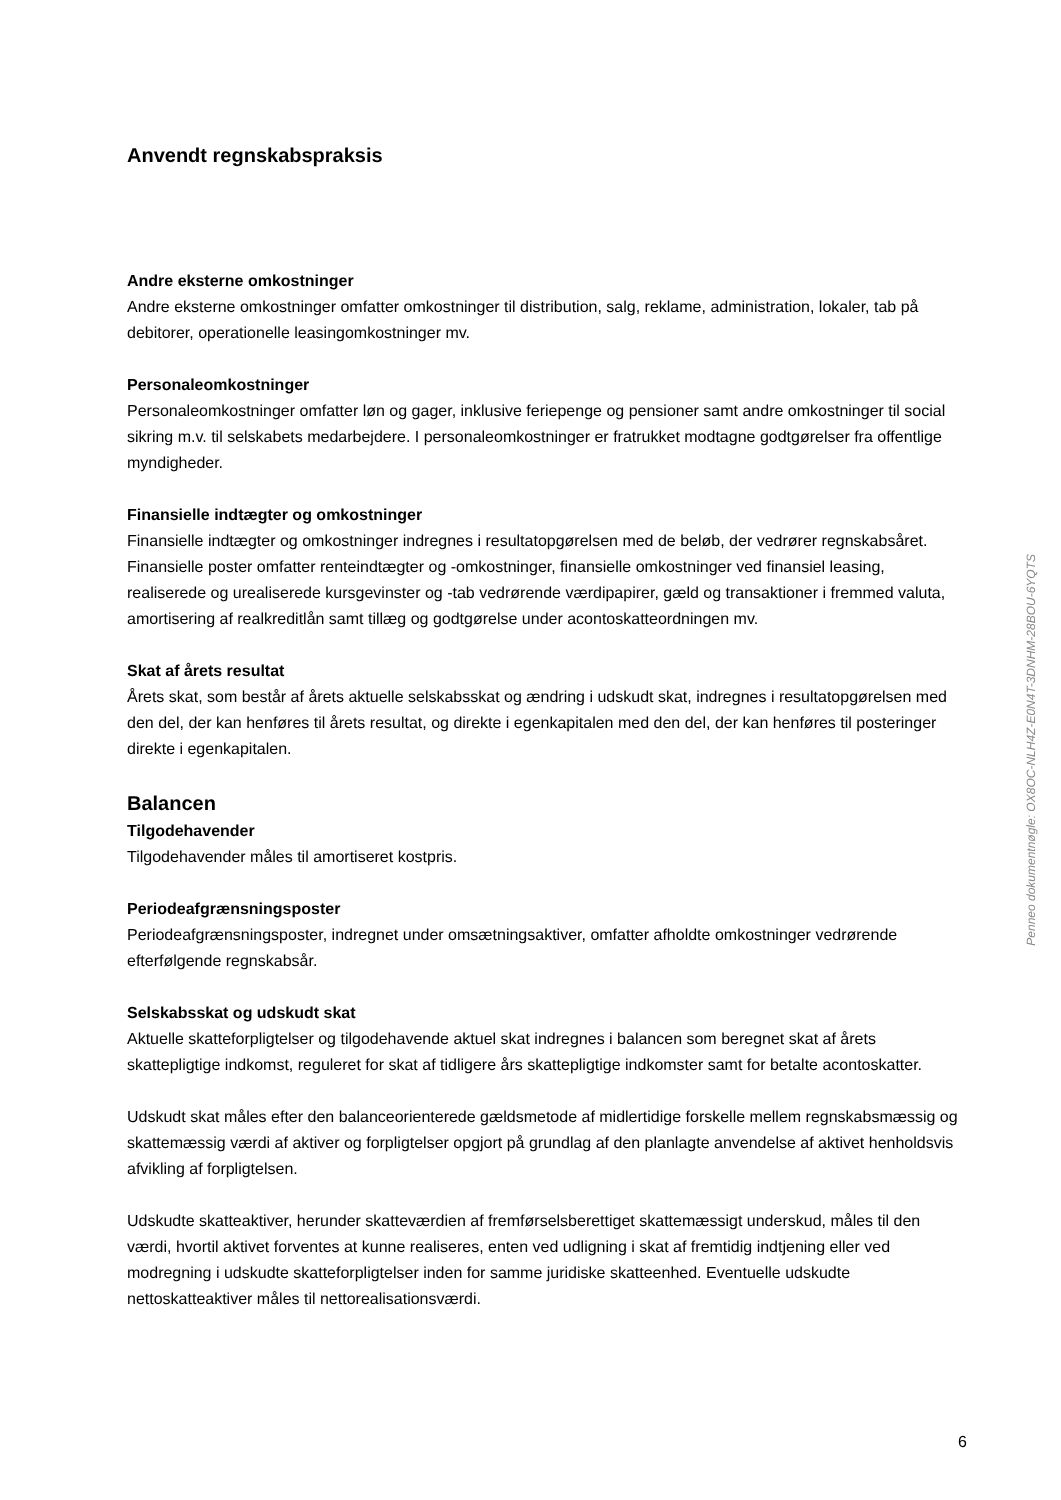Anvendt regnskabspraksis
Andre eksterne omkostninger
Andre eksterne omkostninger omfatter omkostninger til distribution, salg, reklame, administration, lokaler, tab på debitorer, operationelle leasingomkostninger mv.
Personaleomkostninger
Personaleomkostninger omfatter løn og gager, inklusive feriepenge og pensioner samt andre omkostninger til social sikring m.v. til selskabets medarbejdere. I personaleomkostninger er fratrukket modtagne godtgørelser fra offentlige myndigheder.
Finansielle indtægter og omkostninger
Finansielle indtægter og omkostninger indregnes i resultatopgørelsen med de beløb, der vedrører regnskabsåret. Finansielle poster omfatter renteindtægter og -omkostninger, finansielle omkostninger ved finansiel leasing, realiserede og urealiserede kursgevinster og -tab vedrørende værdipapirer, gæld og transaktioner i fremmed valuta, amortisering af realkreditlån samt tillæg og godtgørelse under acontoskatteordningen mv.
Skat af årets resultat
Årets skat, som består af årets aktuelle selskabsskat og ændring i udskudt skat, indregnes i resultatopgørelsen med den del, der kan henføres til årets resultat, og direkte i egenkapitalen med den del, der kan henføres til posteringer direkte i egenkapitalen.
Balancen
Tilgodehavender
Tilgodehavender måles til amortiseret kostpris.
Periodeafgrænsningsposter
Periodeafgrænsningsposter, indregnet under omsætningsaktiver, omfatter afholdte omkostninger vedrørende efterfølgende regnskabsår.
Selskabsskat og udskudt skat
Aktuelle skatteforpligtelser og tilgodehavende aktuel skat indregnes i balancen som beregnet skat af årets skattepligtige indkomst, reguleret for skat af tidligere års skattepligtige indkomster samt for betalte acontoskatter.
Udskudt skat måles efter den balanceorienterede gældsmetode af midlertidige forskelle mellem regnskabsmæssig og skattemæssig værdi af aktiver og forpligtelser opgjort på grundlag af den planlagte anvendelse af aktivet henholdsvis afvikling af forpligtelsen.
Udskudte skatteaktiver, herunder skatteværdien af fremførselsberettiget skattemæssigt underskud, måles til den værdi, hvortil aktivet forventes at kunne realiseres, enten ved udligning i skat af fremtidig indtjening eller ved modregning i udskudte skatteforpligtelser inden for samme juridiske skatteenhed. Eventuelle udskudte nettoskatteaktiver måles til nettorealisationsværdi.
Penneo dokumentnøgle: OX8OC-NLH4Z-E0N4T-3DNHM-28BOU-6YQTS
6